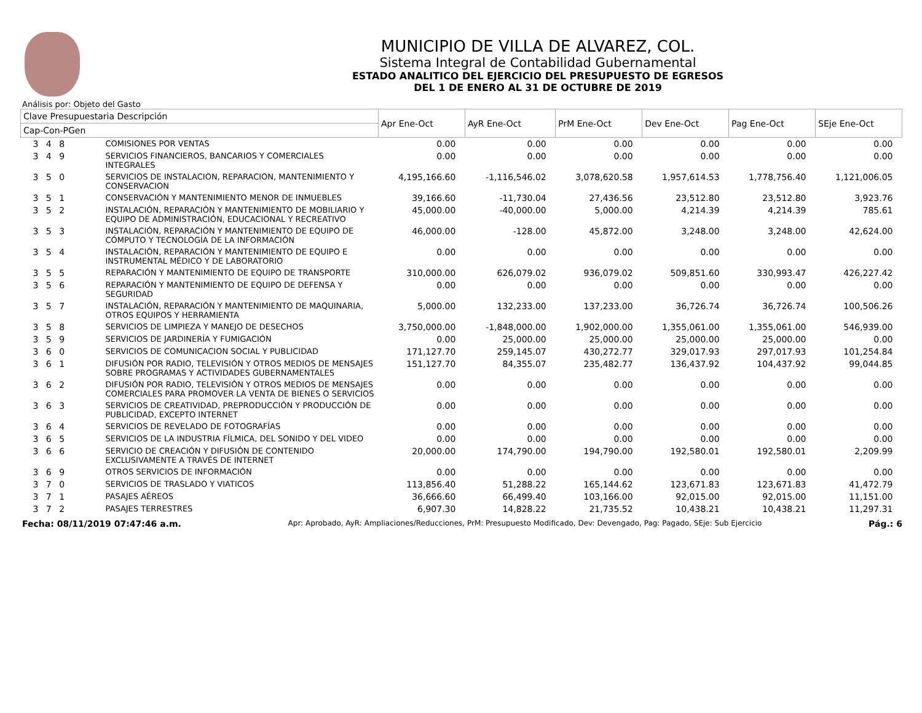MUNICIPIO DE VILLA DE ALVAREZ, COL.
Sistema Integral de Contabilidad Gubernamental
ESTADO ANALITICO DEL EJERCICIO DEL PRESUPUESTO DE EGRESOS
DEL 1 DE ENERO AL 31 DE OCTUBRE DE 2019
Análisis por: Objeto del Gasto
| Clave Presupuestaria Descripción | | Apr Ene-Oct | AyR Ene-Oct | PrM Ene-Oct | Dev Ene-Oct | Pag Ene-Oct | SEje Ene-Oct |
| --- | --- | --- | --- | --- | --- | --- | --- |
| Cap-Con-PGen | | | | | | | |
| 3 4 8 | COMISIONES POR VENTAS | 0.00 | 0.00 | 0.00 | 0.00 | 0.00 | 0.00 |
| 3 4 9 | SERVICIOS FINANCIEROS, BANCARIOS Y COMERCIALES INTEGRALES | 0.00 | 0.00 | 0.00 | 0.00 | 0.00 | 0.00 |
| 3 5 0 | SERVICIOS DE INSTALACION, REPARACION, MANTENIMIENTO Y CONSERVACION | 4,195,166.60 | -1,116,546.02 | 3,078,620.58 | 1,957,614.53 | 1,778,756.40 | 1,121,006.05 |
| 3 5 1 | CONSERVACIÓN Y MANTENIMIENTO MENOR DE INMUEBLES | 39,166.60 | -11,730.04 | 27,436.56 | 23,512.80 | 23,512.80 | 3,923.76 |
| 3 5 2 | INSTALACIÓN, REPARACIÓN Y MANTENIMIENTO DE MOBILIARIO Y EQUIPO DE ADMINISTRACIÓN, EDUCACIONAL Y RECREATIVO | 45,000.00 | -40,000.00 | 5,000.00 | 4,214.39 | 4,214.39 | 785.61 |
| 3 5 3 | INSTALACIÓN, REPARACIÓN Y MANTENIMIENTO DE EQUIPO DE CÓMPUTO Y TECNOLOGÍA DE LA INFORMACIÓN | 46,000.00 | -128.00 | 45,872.00 | 3,248.00 | 3,248.00 | 42,624.00 |
| 3 5 4 | INSTALACIÓN, REPARACIÓN Y MANTENIMIENTO DE EQUIPO E INSTRUMENTAL MÉDICO Y DE LABORATORIO | 0.00 | 0.00 | 0.00 | 0.00 | 0.00 | 0.00 |
| 3 5 5 | REPARACIÓN Y MANTENIMIENTO DE EQUIPO DE TRANSPORTE | 310,000.00 | 626,079.02 | 936,079.02 | 509,851.60 | 330,993.47 | 426,227.42 |
| 3 5 6 | REPARACIÓN Y MANTENIMIENTO DE EQUIPO DE DEFENSA Y SEGURIDAD | 0.00 | 0.00 | 0.00 | 0.00 | 0.00 | 0.00 |
| 3 5 7 | INSTALACIÓN, REPARACIÓN Y MANTENIMIENTO DE MAQUINARIA, OTROS EQUIPOS Y HERRAMIENTA | 5,000.00 | 132,233.00 | 137,233.00 | 36,726.74 | 36,726.74 | 100,506.26 |
| 3 5 8 | SERVICIOS DE LIMPIEZA Y MANEJO DE DESECHOS | 3,750,000.00 | -1,848,000.00 | 1,902,000.00 | 1,355,061.00 | 1,355,061.00 | 546,939.00 |
| 3 5 9 | SERVICIOS DE JARDINERÍA Y FUMIGACIÓN | 0.00 | 25,000.00 | 25,000.00 | 25,000.00 | 25,000.00 | 0.00 |
| 3 6 0 | SERVICIOS DE COMUNICACION SOCIAL Y PUBLICIDAD | 171,127.70 | 259,145.07 | 430,272.77 | 329,017.93 | 297,017.93 | 101,254.84 |
| 3 6 1 | DIFUSIÓN POR RADIO, TELEVISIÓN Y OTROS MEDIOS DE MENSAJES SOBRE PROGRAMAS Y ACTIVIDADES GUBERNAMENTALES | 151,127.70 | 84,355.07 | 235,482.77 | 136,437.92 | 104,437.92 | 99,044.85 |
| 3 6 2 | DIFUSIÓN POR RADIO, TELEVISIÓN Y OTROS MEDIOS DE MENSAJES COMERCIALES PARA PROMOVER LA VENTA DE BIENES O SERVICIOS | 0.00 | 0.00 | 0.00 | 0.00 | 0.00 | 0.00 |
| 3 6 3 | SERVICIOS DE CREATIVIDAD, PREPRODUCCIÓN Y PRODUCCIÓN DE PUBLICIDAD, EXCEPTO INTERNET | 0.00 | 0.00 | 0.00 | 0.00 | 0.00 | 0.00 |
| 3 6 4 | SERVICIOS DE REVELADO DE FOTOGRAFÍAS | 0.00 | 0.00 | 0.00 | 0.00 | 0.00 | 0.00 |
| 3 6 5 | SERVICIOS DE LA INDUSTRIA FÍLMICA, DEL SONIDO Y DEL VIDEO | 0.00 | 0.00 | 0.00 | 0.00 | 0.00 | 0.00 |
| 3 6 6 | SERVICIO DE CREACIÓN Y DIFUSIÓN DE CONTENIDO EXCLUSIVAMENTE A TRAVÉS DE INTERNET | 20,000.00 | 174,790.00 | 194,790.00 | 192,580.01 | 192,580.01 | 2,209.99 |
| 3 6 9 | OTROS SERVICIOS DE INFORMACIÓN | 0.00 | 0.00 | 0.00 | 0.00 | 0.00 | 0.00 |
| 3 7 0 | SERVICIOS DE TRASLADO Y VIATICOS | 113,856.40 | 51,288.22 | 165,144.62 | 123,671.83 | 123,671.83 | 41,472.79 |
| 3 7 1 | PASAJES AÉREOS | 36,666.60 | 66,499.40 | 103,166.00 | 92,015.00 | 92,015.00 | 11,151.00 |
| 3 7 2 | PASAJES TERRESTRES | 6,907.30 | 14,828.22 | 21,735.52 | 10,438.21 | 10,438.21 | 11,297.31 |
Fecha: 08/11/2019 07:47:46 a.m. Apr: Aprobado, AyR: Ampliaciones/Reducciones, PrM: Presupuesto Modificado, Dev: Devengado, Pag: Pagado, SEje: Sub Ejercicio Pág.: 6